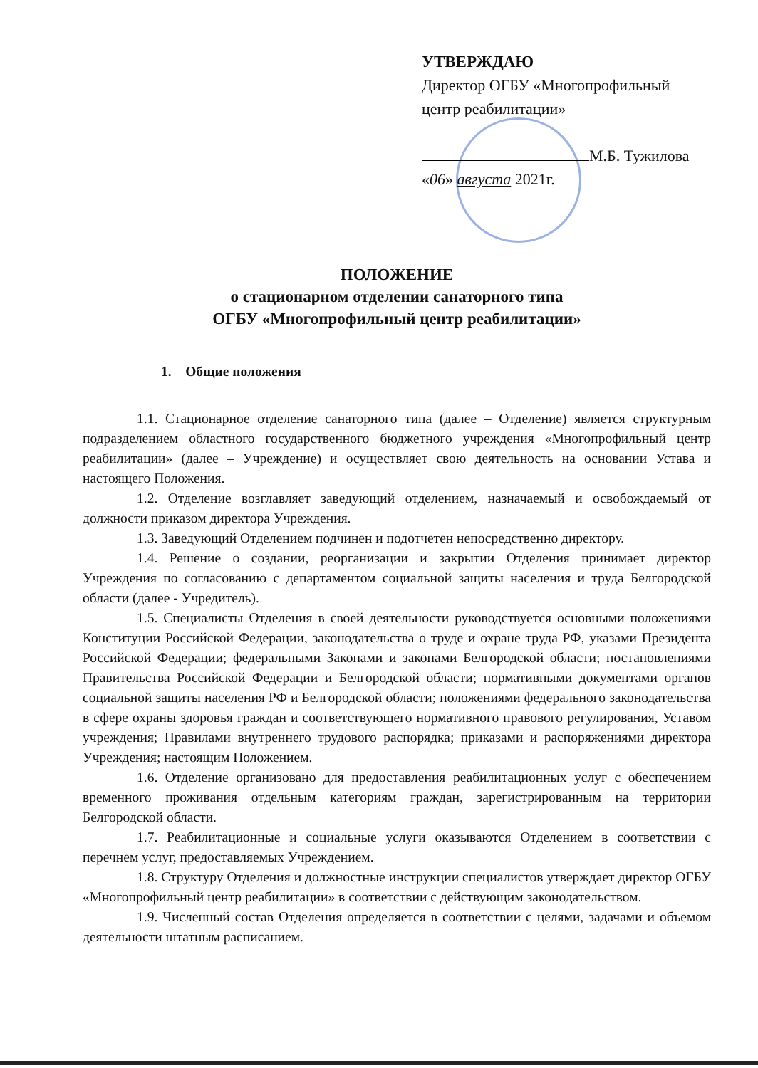УТВЕРЖДАЮ
Директор ОГБУ «Многопрофильный центр реабилитации»
М.Б. Тужилова
«06» августа 2021г.
ПОЛОЖЕНИЕ
о стационарном отделении санаторного типа
ОГБУ «Многопрофильный центр реабилитации»
1. Общие положения
1.1. Стационарное отделение санаторного типа (далее – Отделение) является структурным подразделением областного государственного бюджетного учреждения «Многопрофильный центр реабилитации» (далее – Учреждение) и осуществляет свою деятельность на основании Устава и настоящего Положения.
1.2. Отделение возглавляет заведующий отделением, назначаемый и освобождаемый от должности приказом директора Учреждения.
1.3. Заведующий Отделением подчинен и подотчетен непосредственно директору.
1.4. Решение о создании, реорганизации и закрытии Отделения принимает директор Учреждения по согласованию с департаментом социальной защиты населения и труда Белгородской области (далее - Учредитель).
1.5. Специалисты Отделения в своей деятельности руководствуется основными положениями Конституции Российской Федерации, законодательства о труде и охране труда РФ, указами Президента Российской Федерации; федеральными Законами и законами Белгородской области; постановлениями Правительства Российской Федерации и Белгородской области; нормативными документами органов социальной защиты населения РФ и Белгородской области; положениями федерального законодательства в сфере охраны здоровья граждан и соответствующего нормативного правового регулирования, Уставом учреждения; Правилами внутреннего трудового распорядка; приказами и распоряжениями директора Учреждения; настоящим Положением.
1.6. Отделение организовано для предоставления реабилитационных услуг с обеспечением временного проживания отдельным категориям граждан, зарегистрированным на территории Белгородской области.
1.7. Реабилитационные и социальные услуги оказываются Отделением в соответствии с перечнем услуг, предоставляемых Учреждением.
1.8. Структуру Отделения и должностные инструкции специалистов утверждает директор ОГБУ «Многопрофильный центр реабилитации» в соответствии с действующим законодательством.
1.9. Численный состав Отделения определяется в соответствии с целями, задачами и объемом деятельности штатным расписанием.